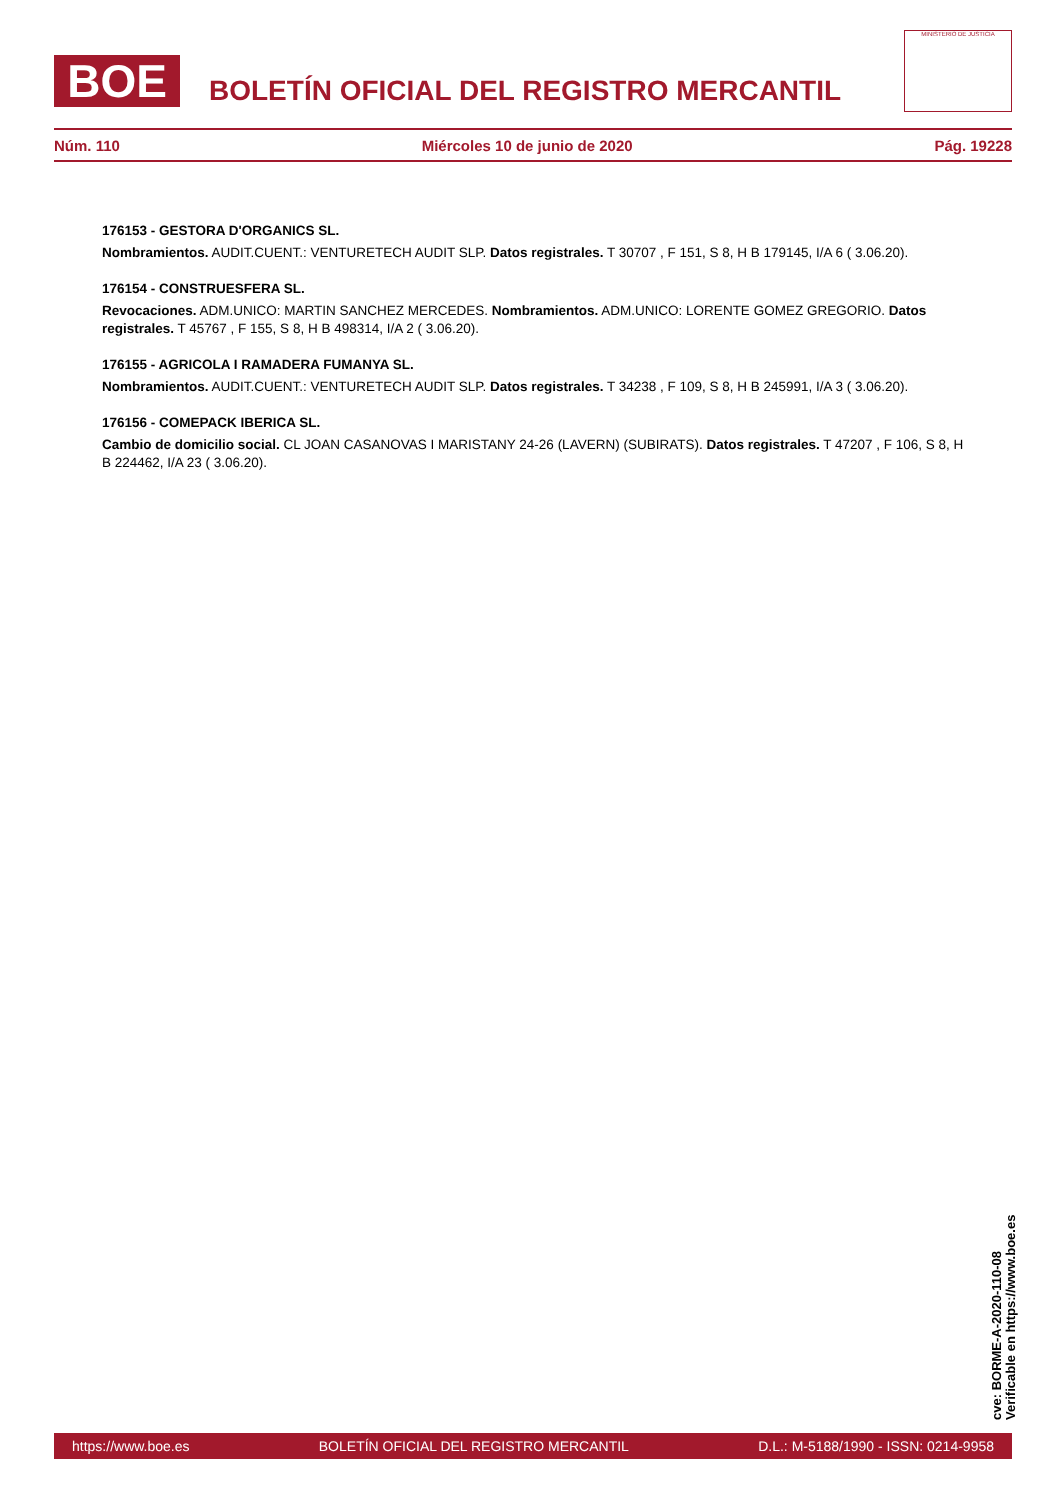BOE
BOLETÍN OFICIAL DEL REGISTRO MERCANTIL
MINISTERIO DE JUSTICIA
Núm. 110 Miércoles 10 de junio de 2020 Pág. 19228
176153 - GESTORA D'ORGANICS SL.
Nombramientos. AUDIT.CUENT.: VENTURETECH AUDIT SLP. Datos registrales. T 30707 , F 151, S 8, H B 179145, I/A 6 ( 3.06.20).
176154 - CONSTRUESFERA SL.
Revocaciones. ADM.UNICO: MARTIN SANCHEZ MERCEDES. Nombramientos. ADM.UNICO: LORENTE GOMEZ GREGORIO. Datos registrales. T 45767 , F 155, S 8, H B 498314, I/A 2 ( 3.06.20).
176155 - AGRICOLA I RAMADERA FUMANYA SL.
Nombramientos. AUDIT.CUENT.: VENTURETECH AUDIT SLP. Datos registrales. T 34238 , F 109, S 8, H B 245991, I/A 3 ( 3.06.20).
176156 - COMEPACK IBERICA SL.
Cambio de domicilio social. CL JOAN CASANOVAS I MARISTANY 24-26 (LAVERN) (SUBIRATS). Datos registrales. T 47207 , F 106, S 8, H B 224462, I/A 23 ( 3.06.20).
cve: BORME-A-2020-110-08
Verificable en https://www.boe.es
https://www.boe.es BOLETÍN OFICIAL DEL REGISTRO MERCANTIL D.L.: M-5188/1990 - ISSN: 0214-9958